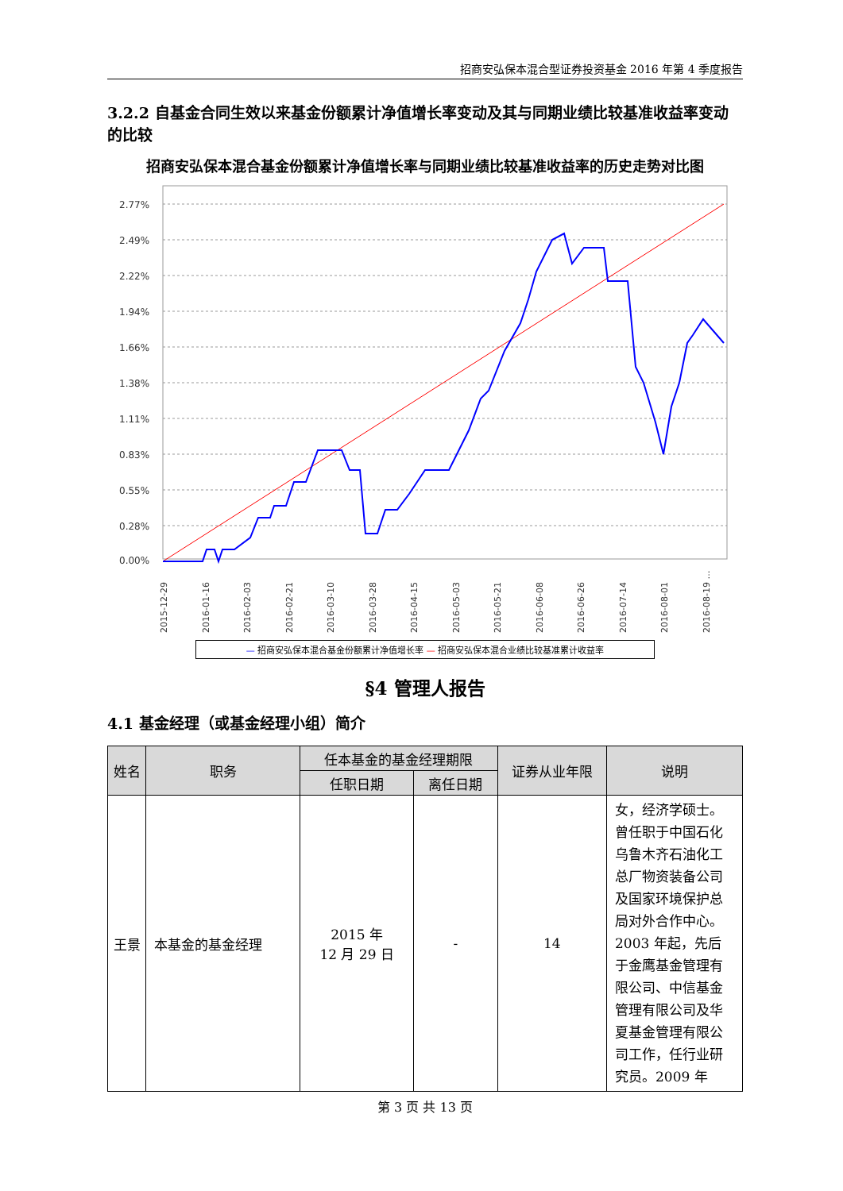招商安弘保本混合型证券投资基金 2016 年第 4 季度报告
3.2.2 自基金合同生效以来基金份额累计净值增长率变动及其与同期业绩比较基准收益率变动的比较
招商安弘保本混合基金份额累计净值增长率与同期业绩比较基准收益率的历史走势对比图
2.77%
2.49%
2.22%
1.94%
1.66%
1.38%
1.11%
0.83%
0.55%
0.28%
0.00%
2015-12-29
2016-01-16
2016-02-03
2016-02-21
2016-03-10
2016-03-28
2016-04-15
2016-05-03
2016-05-21
2016-06-08
2016-06-26
2016-07-14
2016-08-01
2016-08-19 …
— 招商安弘保本混合基金份额累计净值增长率 — 招商安弘保本混合业绩比较基准累计收益率
§4 管理人报告
4.1 基金经理（或基金经理小组）简介
| 姓名 | 职务 | 任本基金的基金经理期限 | | 证券从业年限 | 说明 |
| --- | --- | --- | --- | --- | --- |
| | | 任职日期 | 离任日期 | | |
| 王景 | 本基金的基金经理 | 2015 年 12 月 29 日 | - | 14 | 女，经济学硕士。曾任职于中国石化乌鲁木齐石油化工总厂物资装备公司及国家环境保护总局对外合作中心。2003 年起，先后于金鹰基金管理有限公司、中信基金管理有限公司及华夏基金管理有限公司工作，任行业研究员。2009 年 |
第 3 页 共 13 页